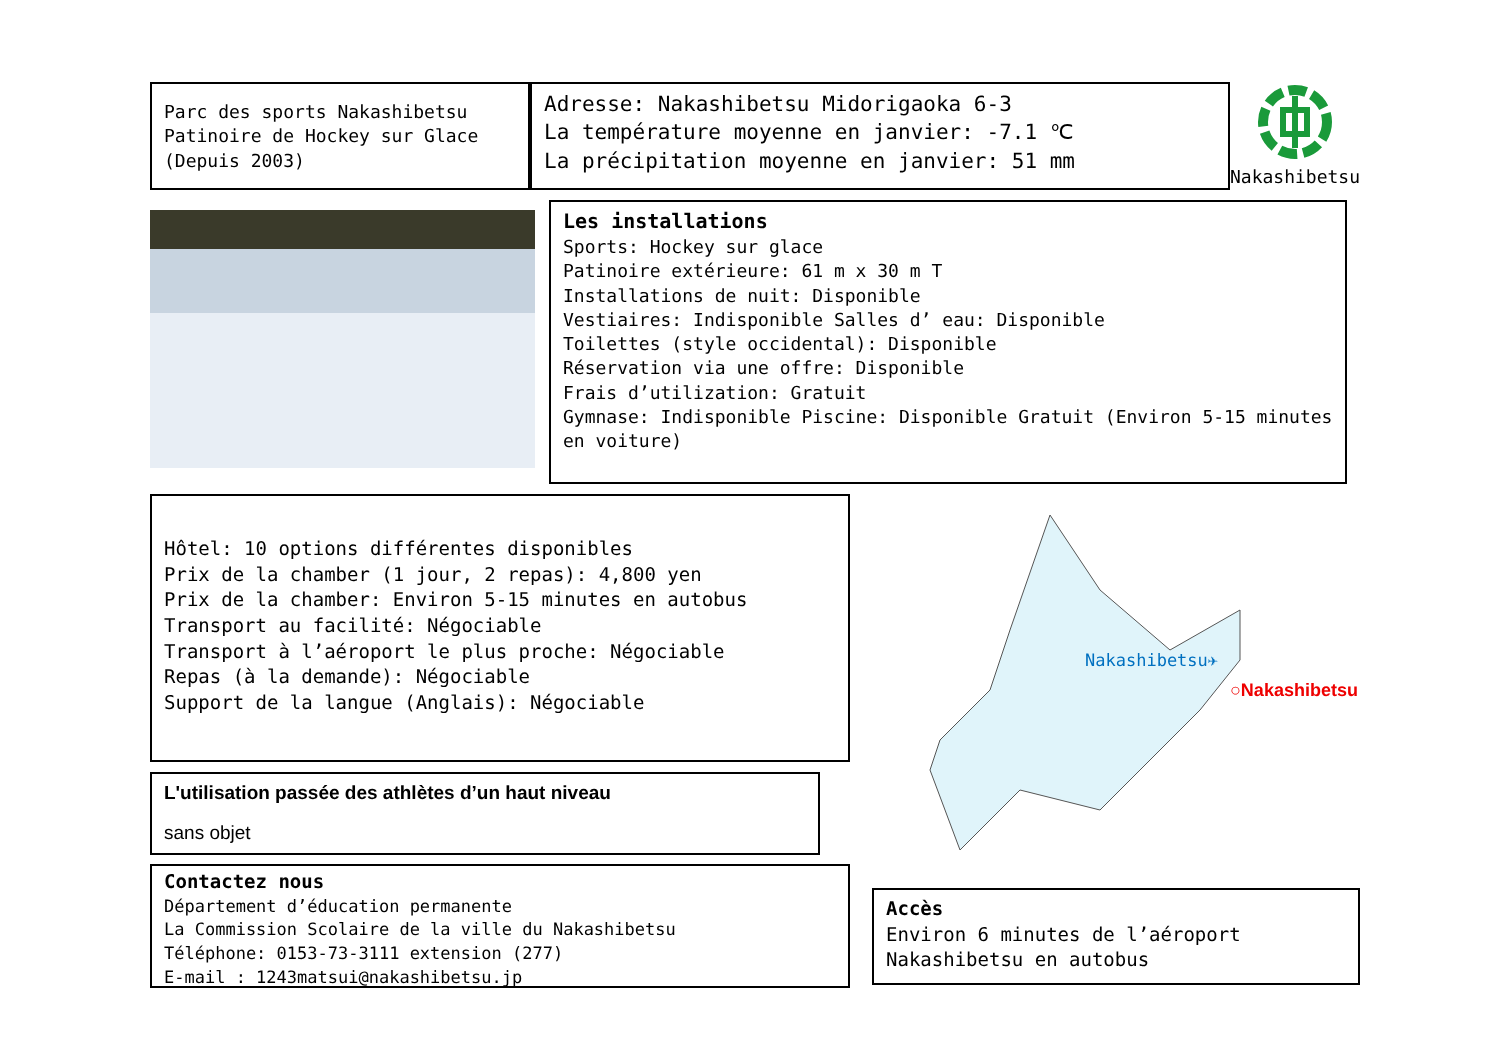Parc des sports Nakashibetsu
Patinoire de Hockey sur Glace
(Depuis 2003)
Adresse: Nakashibetsu Midorigaoka 6-3
La température moyenne en janvier: -7.1 ℃
La précipitation moyenne en janvier: 51 mm
Nakashibetsu
Les installations
Sports: Hockey sur glace
Patinoire extérieure: 61 m x 30 m T
Installations de nuit: Disponible
Vestiaires: Indisponible Salles d’ eau: Disponible
Toilettes (style occidental): Disponible
Réservation via une offre: Disponible
Frais d’utilization: Gratuit
Gymnase: Indisponible Piscine: Disponible Gratuit (Environ 5-15 minutes en voiture)
Hôtel: 10 options différentes disponibles
Prix de la chamber (1 jour, 2 repas): 4,800 yen
Prix de la chamber: Environ 5-15 minutes en autobus
Transport au facilité: Négociable
Transport à l’aéroport le plus proche: Négociable
Repas (à la demande): Négociable
Support de la langue (Anglais): Négociable
Nakashibetsu✈
○Nakashibetsu
L'utilisation passée des athlètes d’un haut niveau
sans objet
Contactez nous
Département d’éducation permanente
La Commission Scolaire de la ville du Nakashibetsu
Téléphone: 0153-73-3111 extension (277)
E-mail : 1243matsui@nakashibetsu.jp
Accès
Environ 6 minutes de l’aéroport
Nakashibetsu en autobus